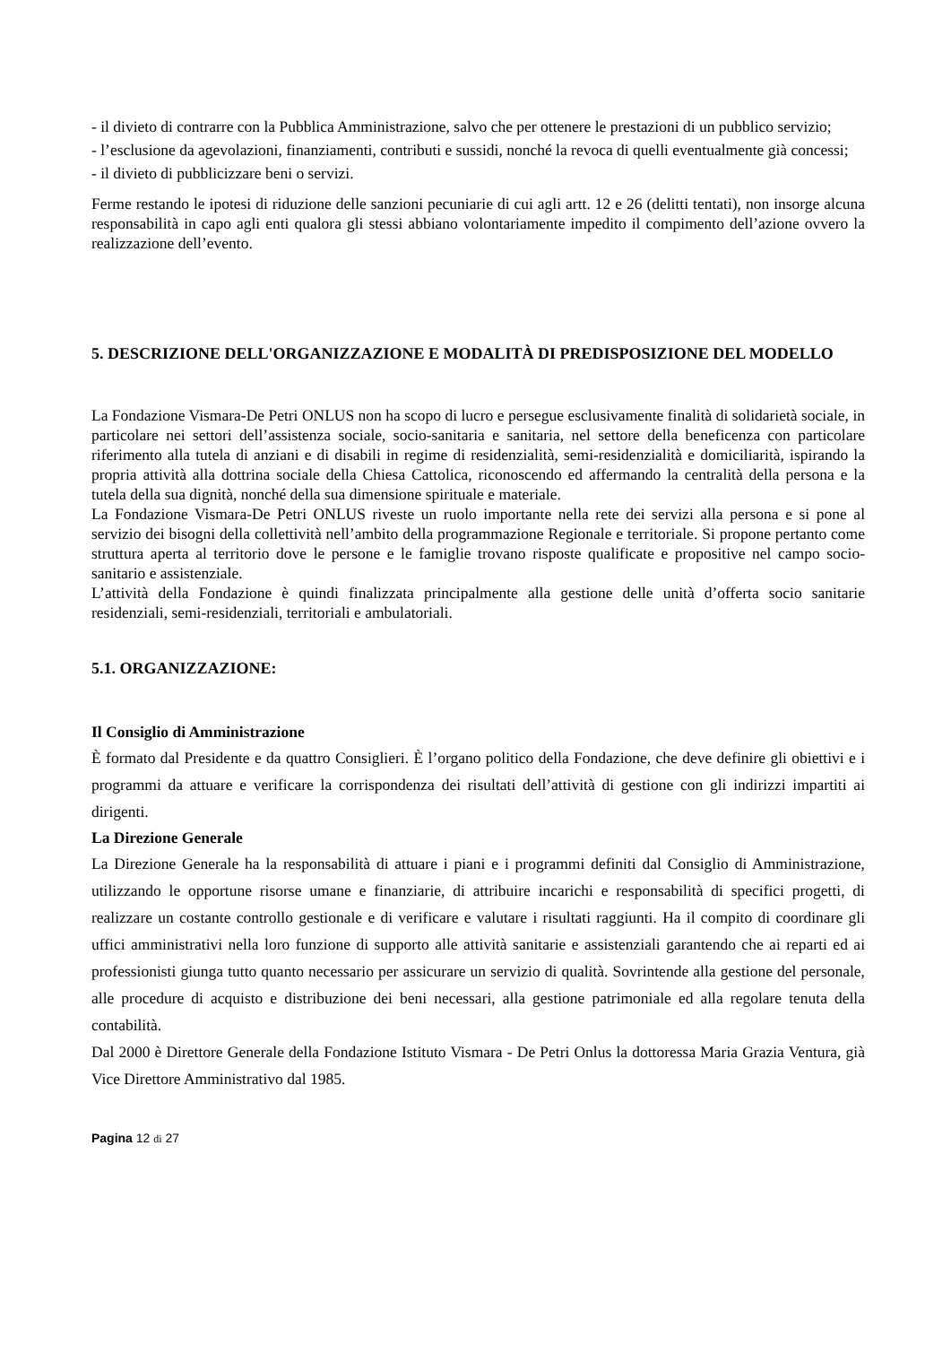- il divieto di contrarre con la Pubblica Amministrazione, salvo che per ottenere le prestazioni di un pubblico servizio;
- l’esclusione da agevolazioni, finanziamenti, contributi e sussidi, nonché la revoca di quelli eventualmente già concessi;
- il divieto di pubblicizzare beni o servizi.
Ferme restando le ipotesi di riduzione delle sanzioni pecuniarie di cui agli artt. 12 e 26 (delitti tentati), non insorge alcuna responsabilità in capo agli enti qualora gli stessi abbiano volontariamente impedito il compimento dell’azione ovvero la realizzazione dell’evento.
5. DESCRIZIONE DELL'ORGANIZZAZIONE E MODALITÀ DI PREDISPOSIZIONE DEL MODELLO
La Fondazione Vismara-De Petri ONLUS non ha scopo di lucro e persegue esclusivamente finalità di solidarietà sociale, in particolare nei settori dell’assistenza sociale, socio-sanitaria e sanitaria, nel settore della beneficenza con particolare riferimento alla tutela di anziani e di disabili in regime di residenzialità, semi-residenzialità e domiciliarità, ispirando la propria attività alla dottrina sociale della Chiesa Cattolica, riconoscendo ed affermando la centralità della persona e la tutela della sua dignità, nonché della sua dimensione spirituale e materiale.
La Fondazione Vismara-De Petri ONLUS riveste un ruolo importante nella rete dei servizi alla persona e si pone al servizio dei bisogni della collettività nell’ambito della programmazione Regionale e territoriale. Si propone pertanto come struttura aperta al territorio dove le persone e le famiglie trovano risposte qualificate e propositive nel campo socio-sanitario e assistenziale.
L’attività della Fondazione è quindi finalizzata principalmente alla gestione delle unità d’offerta socio sanitarie residenziali, semi-residenziali, territoriali e ambulatoriali.
5.1. ORGANIZZAZIONE:
Il Consiglio di Amministrazione
È formato dal Presidente e da quattro Consiglieri. È l’organo politico della Fondazione, che deve definire gli obiettivi e i programmi da attuare e verificare la corrispondenza dei risultati dell’attività di gestione con gli indirizzi impartiti ai dirigenti.
La Direzione Generale
La Direzione Generale ha la responsabilità di attuare i piani e i programmi definiti dal Consiglio di Amministrazione, utilizzando le opportune risorse umane e finanziarie, di attribuire incarichi e responsabilità di specifici progetti, di realizzare un costante controllo gestionale e di verificare e valutare i risultati raggiunti. Ha il compito di coordinare gli uffici amministrativi nella loro funzione di supporto alle attività sanitarie e assistenziali garantendo che ai reparti ed ai professionisti giunga tutto quanto necessario per assicurare un servizio di qualità. Sovrintende alla gestione del personale, alle procedure di acquisto e distribuzione dei beni necessari, alla gestione patrimoniale ed alla regolare tenuta della contabilità.
Dal 2000 è Direttore Generale della Fondazione Istituto Vismara - De Petri Onlus la dottoressa Maria Grazia Ventura, già Vice Direttore Amministrativo dal 1985.
Pagina 12 di 27